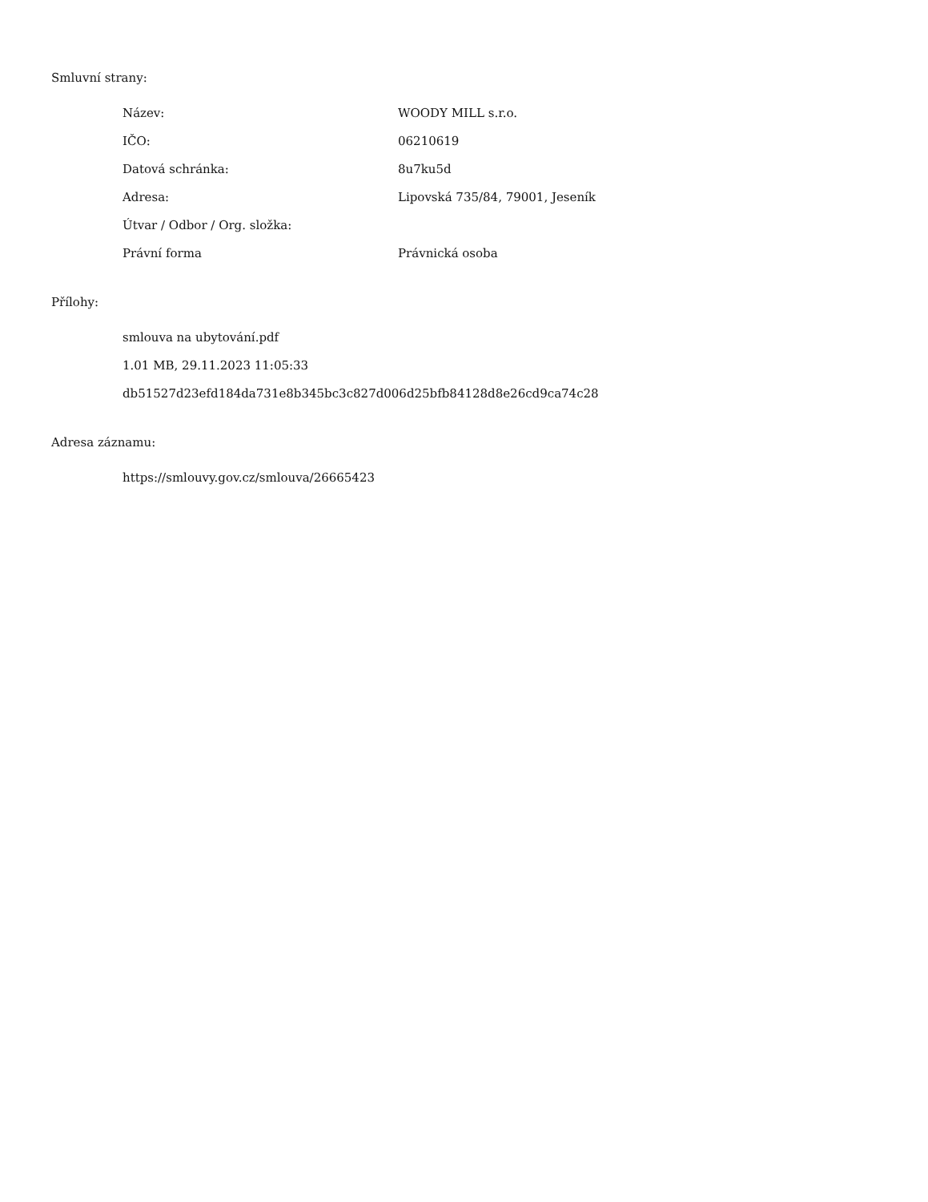Smluvní strany:
| Název: | WOODY MILL s.r.o. |
| IČO: | 06210619 |
| Datová schránka: | 8u7ku5d |
| Adresa: | Lipovská 735/84, 79001, Jeseník |
| Útvar / Odbor / Org. složka: | |
| Právní forma | Právnická osoba |
Přílohy:
smlouva na ubytování.pdf
1.01 MB, 29.11.2023 11:05:33
db51527d23efd184da731e8b345bc3c827d006d25bfb84128d8e26cd9ca74c28
Adresa záznamu:
https://smlouvy.gov.cz/smlouva/26665423